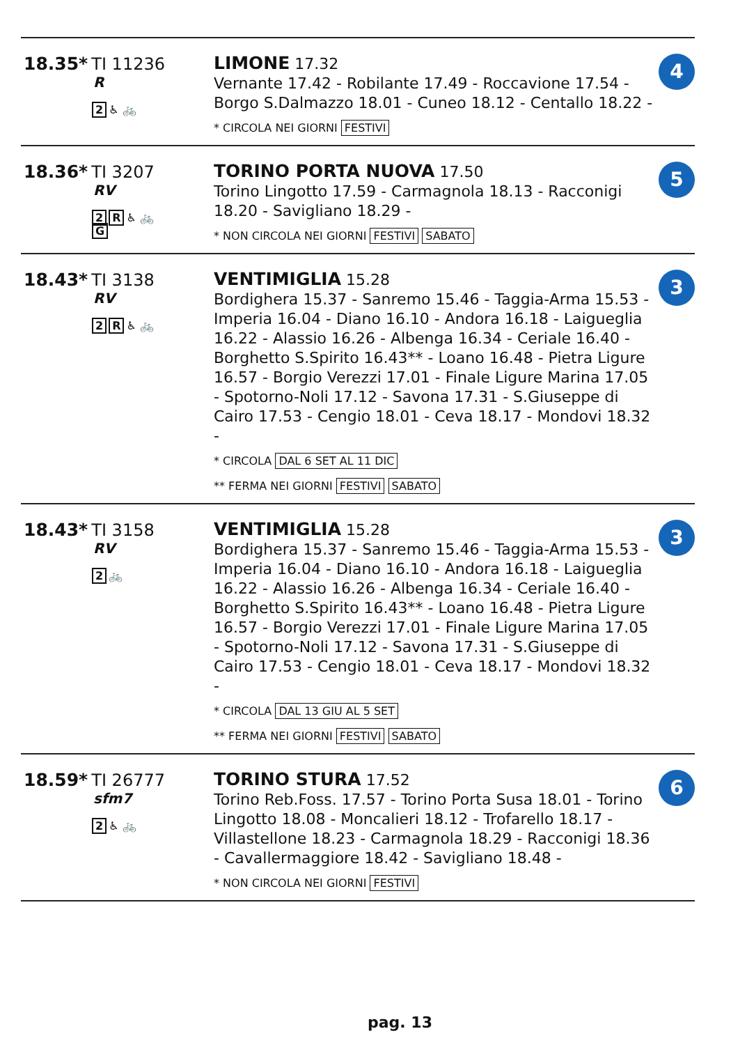| 18.35* TI 11236 R 2 ♿ 🚲 | LIMONE 17.32 Vernante 17.42 - Robilante 17.49 - Roccavione 17.54 - Borgo S.Dalmazzo 18.01 - Cuneo 18.12 - Centallo 18.22 - * CIRCOLA NEI GIORNI FESTIVI | 4 |
| 18.36* TI 3207 RV 2 R ♿ 🚲 G | TORINO PORTA NUOVA 17.50 Torino Lingotto 17.59 - Carmagnola 18.13 - Racconigi 18.20 - Savigliano 18.29 - * NON CIRCOLA NEI GIORNI FESTIVI SABATO | 5 |
| 18.43* TI 3138 RV 2 R ♿ 🚲 | VENTIMIGLIA 15.28 Bordighera 15.37 - Sanremo 15.46 - Taggia-Arma 15.53 - Imperia 16.04 - Diano 16.10 - Andora 16.18 - Laigueglia 16.22 - Alassio 16.26 - Albenga 16.34 - Ceriale 16.40 - Borghetto S.Spirito 16.43** - Loano 16.48 - Pietra Ligure 16.57 - Borgio Verezzi 17.01 - Finale Ligure Marina 17.05 - Spotorno-Noli 17.12 - Savona 17.31 - S.Giuseppe di Cairo 17.53 - Cengio 18.01 - Ceva 18.17 - Mondovi 18.32 - * CIRCOLA DAL 6 SET AL 11 DIC ** FERMA NEI GIORNI FESTIVI SABATO | 3 |
| 18.43* TI 3158 RV 2 🚲 | VENTIMIGLIA 15.28 Bordighera 15.37 - Sanremo 15.46 - Taggia-Arma 15.53 - Imperia 16.04 - Diano 16.10 - Andora 16.18 - Laigueglia 16.22 - Alassio 16.26 - Albenga 16.34 - Ceriale 16.40 - Borghetto S.Spirito 16.43** - Loano 16.48 - Pietra Ligure 16.57 - Borgio Verezzi 17.01 - Finale Ligure Marina 17.05 - Spotorno-Noli 17.12 - Savona 17.31 - S.Giuseppe di Cairo 17.53 - Cengio 18.01 - Ceva 18.17 - Mondovi 18.32 - * CIRCOLA DAL 13 GIU AL 5 SET ** FERMA NEI GIORNI FESTIVI SABATO | 3 |
| 18.59* TI 26777 sfm7 2 ♿ 🚲 | TORINO STURA 17.52 Torino Reb.Foss. 17.57 - Torino Porta Susa 18.01 - Torino Lingotto 18.08 - Moncalieri 18.12 - Trofarello 18.17 - Villastellone 18.23 - Carmagnola 18.29 - Racconigi 18.36 - Cavallermaggiore 18.42 - Savigliano 18.48 - * NON CIRCOLA NEI GIORNI FESTIVI | 6 |
pag. 13